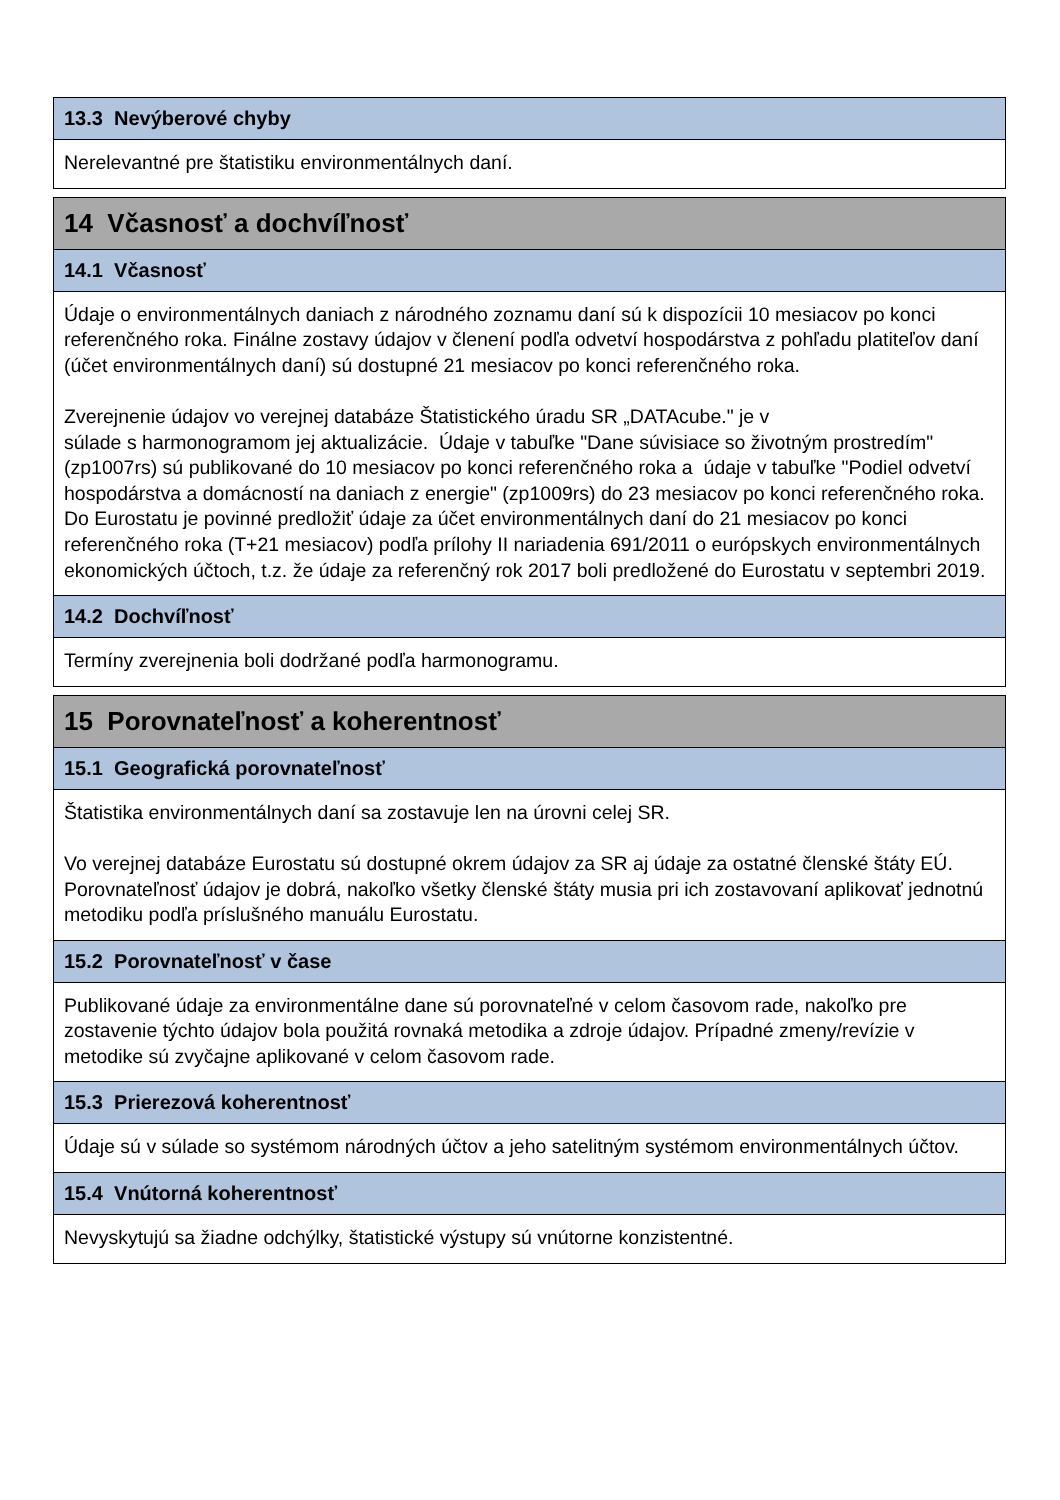13.3 Nevýberové chyby
Nerelevantné pre štatistiku environmentálnych daní.
14 Včasnosť a dochvíľnosť
14.1 Včasnosť
Údaje o environmentálnych daniach z národného zoznamu daní sú k dispozícii 10 mesiacov po konci referenčného roka. Finálne zostavy údajov v členení podľa odvetví hospodárstva z pohľadu platiteľov daní (účet environmentálnych daní) sú dostupné 21 mesiacov po konci referenčného roka.
Zverejnenie údajov vo verejnej databáze Štatistického úradu SR „DATAcube." je v
súlade s harmonogramom jej aktualizácie. Údaje v tabuľke "Dane súvisiace so životným prostredím" (zp1007rs) sú publikované do 10 mesiacov po konci referenčného roka a údaje v tabuľke "Podiel odvetví hospodárstva a domácností na daniach z energie" (zp1009rs) do 23 mesiacov po konci referenčného roka.
Do Eurostatu je povinné predložiť údaje za účet environmentálnych daní do 21 mesiacov po konci referenčného roka (T+21 mesiacov) podľa prílohy II nariadenia 691/2011 o európskych environmentálnych ekonomických účtoch, t.z. že údaje za referenčný rok 2017 boli predložené do Eurostatu v septembri 2019.
14.2 Dochvíľnosť
Termíny zverejnenia boli dodržané podľa harmonogramu.
15 Porovnateľnosť a koherentnosť
15.1 Geografická porovnateľnosť
Štatistika environmentálnych daní sa zostavuje len na úrovni celej SR.
Vo verejnej databáze Eurostatu sú dostupné okrem údajov za SR aj údaje za ostatné členské štáty EÚ. Porovnateľnosť údajov je dobrá, nakoľko všetky členské štáty musia pri ich zostavovaní aplikovať jednotnú metodiku podľa príslušného manuálu Eurostatu.
15.2 Porovnateľnosť v čase
Publikované údaje za environmentálne dane sú porovnateľné v celom časovom rade, nakoľko pre zostavenie týchto údajov bola použitá rovnaká metodika a zdroje údajov. Prípadné zmeny/revízie v metodike sú zvyčajne aplikované v celom časovom rade.
15.3 Prierezová koherentnosť
Údaje sú v súlade so systémom národných účtov a jeho satelitným systémom environmentálnych účtov.
15.4 Vnútorná koherentnosť
Nevyskytujú sa žiadne odchýlky, štatistické výstupy sú vnútorne konzistentné.